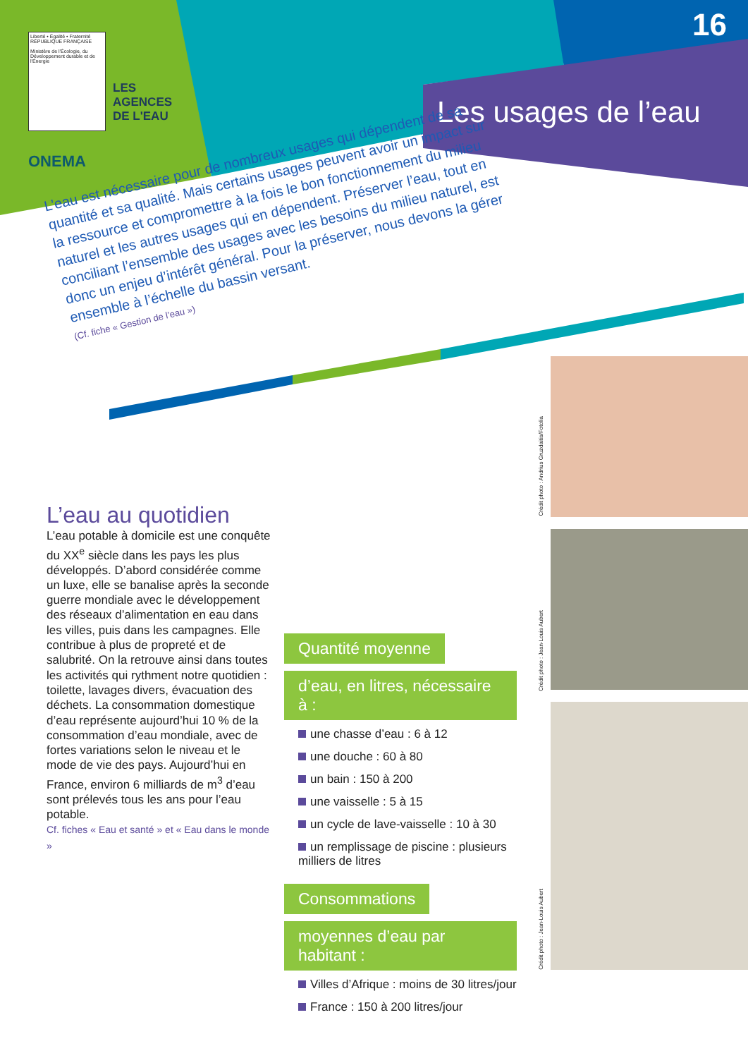16
Liberté • Égalité • Fraternité
RÉPUBLIQUE FRANÇAISE
Ministère de l'Écologie, du Développement durable et de l'Énergie
LES
AGENCES
DE L'EAU
ONEMA
Les usages de l’eau
L’eau est nécessaire pour de nombreux usages qui dépendent de sa quantité et sa qualité. Mais certains usages peuvent avoir un impact sur la ressource et compromettre à la fois le bon fonctionnement du milieu naturel et les autres usages qui en dépendent. Préserver l’eau, tout en conciliant l’ensemble des usages avec les besoins du milieu naturel, est donc un enjeu d’intérêt général. Pour la préserver, nous devons la gérer ensemble à l’échelle du bassin versant.
(Cf. fiche « Gestion de l’eau »)
L’eau au quotidien
L’eau potable à domicile est une conquête du XX<sup>e</sup> siècle dans les pays les plus développés. D’abord considérée comme un luxe, elle se banalise après la seconde guerre mondiale avec le développement des réseaux d’alimentation en eau dans les villes, puis dans les campagnes. Elle contribue à plus de propreté et de salubrité. On la retrouve ainsi dans toutes les activités qui rythment notre quotidien : toilette, lavages divers, évacuation des déchets. La consommation domestique d’eau représente aujourd’hui 10 % de la consommation d’eau mondiale, avec de fortes variations selon le niveau et le mode de vie des pays. Aujourd’hui en France, environ 6 milliards de m<sup>3</sup> d’eau sont prélevés tous les ans pour l’eau potable.
Cf. fiches « Eau et santé » et « Eau dans le monde »
Quantité moyenne
d’eau, en litres, nécessaire à :
une chasse d’eau : 6 à 12
une douche : 60 à 80
un bain : 150 à 200
une vaisselle : 5 à 15
un cycle de lave-vaisselle : 10 à 30
un remplissage de piscine : plusieurs milliers de litres
Consommations
moyennes d’eau par habitant :
Villes d’Afrique : moins de 30 litres/jour
France : 150 à 200 litres/jour
Crédit photo : Andrius Gruzdaitis/Fotolia
Crédit photo : Jean-Louis Aubert
Crédit photo : Jean-Louis Aubert